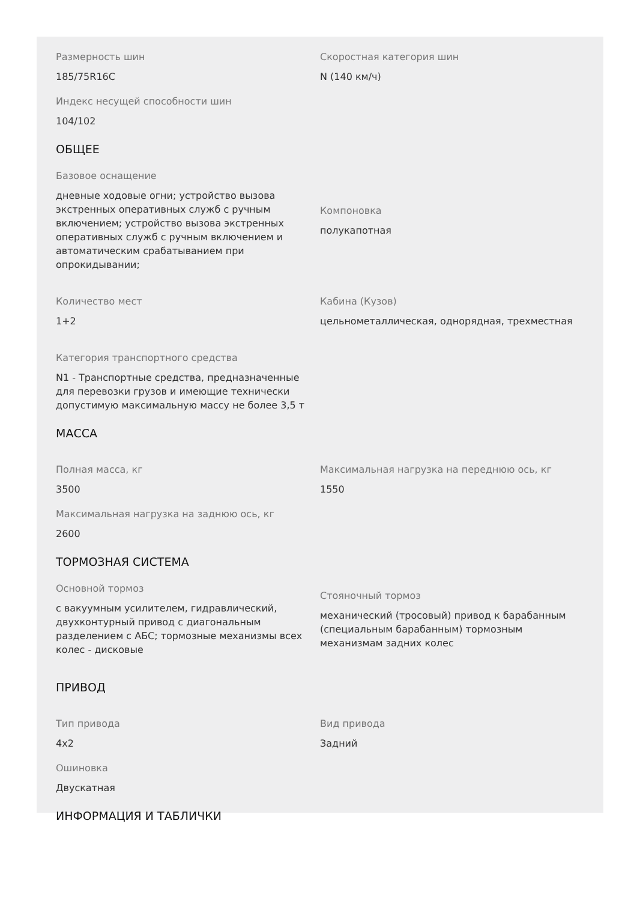Размерность шин
185/75R16C
Скоростная категория шин
N (140 км/ч)
Индекс несущей способности шин
104/102
ОБЩЕЕ
Базовое оснащение
дневные ходовые огни; устройство вызова экстренных оперативных служб с ручным включением; устройство вызова экстренных оперативных служб с ручным включением и автоматическим срабатыванием при опрокидывании;
Компоновка
полукапотная
Количество мест
1+2
Кабина (Кузов)
цельнометаллическая, однорядная, трехместная
Категория транспортного средства
N1 - Транспортные средства, предназначенные для перевозки грузов и имеющие технически допустимую максимальную массу не более 3,5 т
МАССА
Полная масса, кг
3500
Максимальная нагрузка на переднюю ось, кг
1550
Максимальная нагрузка на заднюю ось, кг
2600
ТОРМОЗНАЯ СИСТЕМА
Основной тормоз
с вакуумным усилителем, гидравлический, двухконтурный привод с диагональным разделением с АБС; тормозные механизмы всех колес - дисковые
Стояночный тормоз
механический (тросовый) привод к барабанным (специальным барабанным) тормозным механизмам задних колес
ПРИВОД
Тип привода
4x2
Вид привода
Задний
Ошиновка
Двускатная
ИНФОРМАЦИЯ И ТАБЛИЧКИ